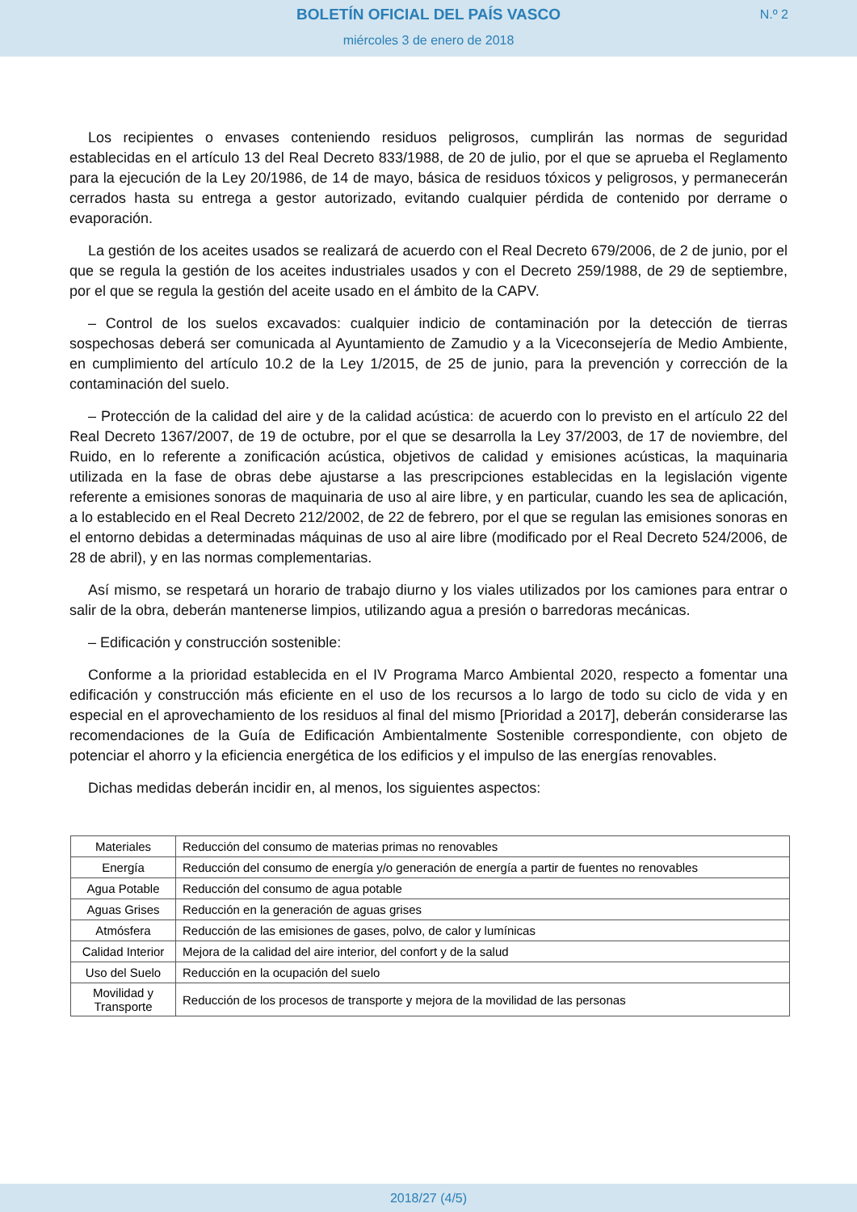BOLETÍN OFICIAL DEL PAÍS VASCO
N.º 2
miércoles 3 de enero de 2018
Los recipientes o envases conteniendo residuos peligrosos, cumplirán las normas de seguridad establecidas en el artículo 13 del Real Decreto 833/1988, de 20 de julio, por el que se aprueba el Reglamento para la ejecución de la Ley 20/1986, de 14 de mayo, básica de residuos tóxicos y peligrosos, y permanecerán cerrados hasta su entrega a gestor autorizado, evitando cualquier pérdida de contenido por derrame o evaporación.
La gestión de los aceites usados se realizará de acuerdo con el Real Decreto 679/2006, de 2 de junio, por el que se regula la gestión de los aceites industriales usados y con el Decreto 259/1988, de 29 de septiembre, por el que se regula la gestión del aceite usado en el ámbito de la CAPV.
– Control de los suelos excavados: cualquier indicio de contaminación por la detección de tierras sospechosas deberá ser comunicada al Ayuntamiento de Zamudio y a la Viceconsejería de Medio Ambiente, en cumplimiento del artículo 10.2 de la Ley 1/2015, de 25 de junio, para la prevención y corrección de la contaminación del suelo.
– Protección de la calidad del aire y de la calidad acústica: de acuerdo con lo previsto en el artículo 22 del Real Decreto 1367/2007, de 19 de octubre, por el que se desarrolla la Ley 37/2003, de 17 de noviembre, del Ruido, en lo referente a zonificación acústica, objetivos de calidad y emisiones acústicas, la maquinaria utilizada en la fase de obras debe ajustarse a las prescripciones establecidas en la legislación vigente referente a emisiones sonoras de maquinaria de uso al aire libre, y en particular, cuando les sea de aplicación, a lo establecido en el Real Decreto 212/2002, de 22 de febrero, por el que se regulan las emisiones sonoras en el entorno debidas a determinadas máquinas de uso al aire libre (modificado por el Real Decreto 524/2006, de 28 de abril), y en las normas complementarias.
Así mismo, se respetará un horario de trabajo diurno y los viales utilizados por los camiones para entrar o salir de la obra, deberán mantenerse limpios, utilizando agua a presión o barredoras mecánicas.
– Edificación y construcción sostenible:
Conforme a la prioridad establecida en el IV Programa Marco Ambiental 2020, respecto a fomentar una edificación y construcción más eficiente en el uso de los recursos a lo largo de todo su ciclo de vida y en especial en el aprovechamiento de los residuos al final del mismo [Prioridad a 2017], deberán considerarse las recomendaciones de la Guía de Edificación Ambientalmente Sostenible correspondiente, con objeto de potenciar el ahorro y la eficiencia energética de los edificios y el impulso de las energías renovables.
Dichas medidas deberán incidir en, al menos, los siguientes aspectos:
| Materiales | Reducción del consumo de materias primas no renovables |
| Energía | Reducción del consumo de energía y/o generación de energía a partir de fuentes no renovables |
| Agua Potable | Reducción del consumo de agua potable |
| Aguas Grises | Reducción en la generación de aguas grises |
| Atmósfera | Reducción de las emisiones de gases, polvo, de calor y lumínicas |
| Calidad Interior | Mejora de la calidad del aire interior, del confort y de la salud |
| Uso del Suelo | Reducción en la ocupación del suelo |
| Movilidad y Transporte | Reducción de los procesos de transporte y mejora de la movilidad de las personas |
2018/27 (4/5)